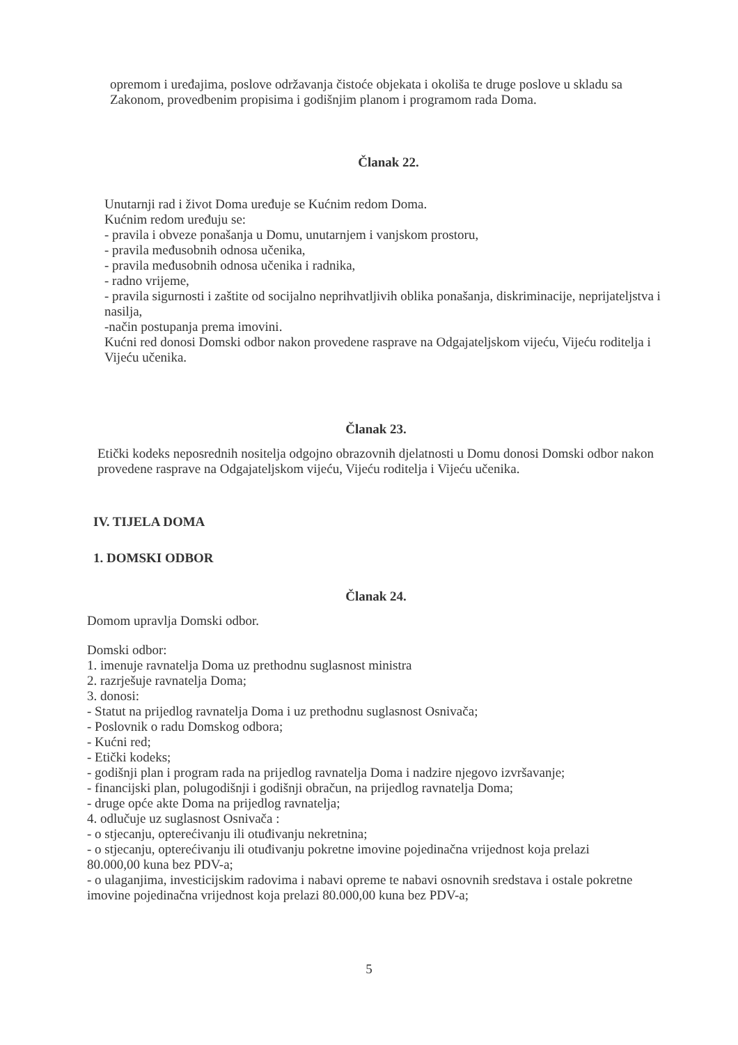opremom i uređajima, poslove održavanja čistoće objekata i okoliša te druge poslove u skladu sa Zakonom, provedbenim propisima i godišnjim planom i programom rada Doma.
Članak 22.
Unutarnji rad i život Doma uređuje se Kućnim redom Doma.
Kućnim redom uređuju se:
- pravila i obveze ponašanja u Domu, unutarnjem i vanjskom prostoru,
- pravila međusobnih odnosa učenika,
- pravila međusobnih odnosa učenika i radnika,
- radno vrijeme,
- pravila sigurnosti i zaštite od socijalno neprihvatljivih oblika ponašanja, diskriminacije, neprijateljstva i nasilja,
-način postupanja prema imovini.
Kućni red donosi Domski odbor nakon provedene rasprave na Odgajateljskom vijeću, Vijeću roditelja i Vijeću učenika.
Članak 23.
Etički kodeks neposrednih nositelja odgojno obrazovnih djelatnosti u Domu donosi Domski odbor nakon provedene rasprave na Odgajateljskom vijeću, Vijeću roditelja i Vijeću učenika.
IV. TIJELA DOMA
1. DOMSKI ODBOR
Članak 24.
Domom upravlja Domski odbor.
Domski odbor:
1. imenuje ravnatelja Doma uz prethodnu suglasnost ministra
2. razrješuje ravnatelja Doma;
3. donosi:
- Statut na prijedlog ravnatelja Doma i uz prethodnu suglasnost Osnivača;
- Poslovnik o radu Domskog odbora;
- Kućni red;
- Etički kodeks;
- godišnji plan i program rada na prijedlog ravnatelja Doma i nadzire njegovo izvršavanje;
- financijski plan, polugodišnji i godišnji obračun, na prijedlog ravnatelja Doma;
- druge opće akte Doma na prijedlog ravnatelja;
4. odlučuje uz suglasnost Osnivača :
- o stjecanju, opterećivanju ili otuđivanju nekretnina;
- o stjecanju, opterećivanju ili otuđivanju pokretne imovine pojedinačna vrijednost koja prelazi 80.000,00 kuna bez PDV-a;
- o ulaganjima, investicijskim radovima i nabavi opreme te nabavi osnovnih sredstava i ostale pokretne imovine pojedinačna vrijednost koja prelazi 80.000,00 kuna bez PDV-a;
5